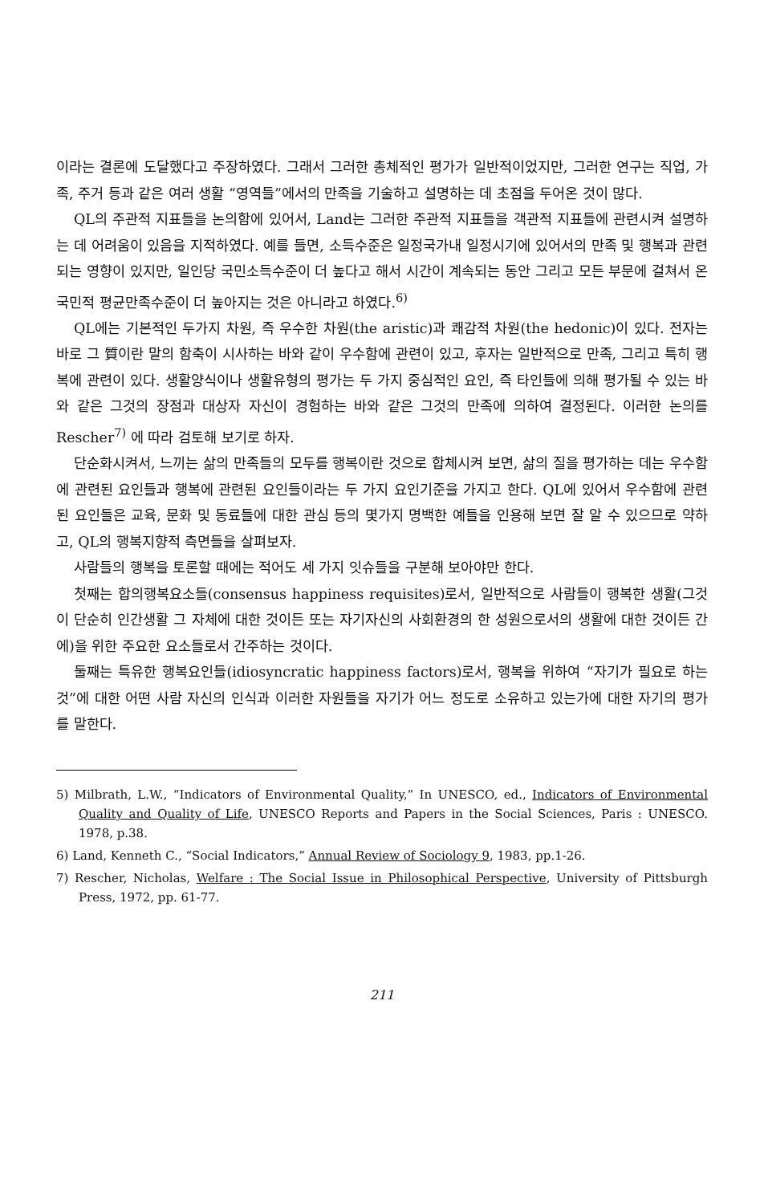이라는 결론에 도달했다고 주장하였다. 그래서 그러한 총체적인 평가가 일반적이었지만, 그러한 연구는 직업, 가족, 주거 등과 같은 여러 생활 “영역들”에서의 만족을 기술하고 설명하는 데 초점을 두어온 것이 많다.
QL의 주관적 지표들을 논의함에 있어서, Land는 그러한 주관적 지표들을 객관적 지표들에 관련시켜 설명하는 데 어려움이 있음을 지적하였다. 예를 들면, 소득수준은 일정국가내 일정시기에 있어서의 만족 및 행복과 관련되는 영향이 있지만, 일인당 국민소득수준이 더 높다고 해서 시간이 계속되는 동안 그리고 모든 부문에 걸쳐서 온국민적 평균만족수준이 더 높아지는 것은 아니라고 하였다.<sup>6)</sup>
QL에는 기본적인 두가지 차원, 즉 우수한 차원(the aristic)과 쾌감적 차원(the hedonic)이 있다. 전자는 바로 그 質이란 말의 함축이 시사하는 바와 같이 우수함에 관련이 있고, 후자는 일반적으로 만족, 그리고 특히 행복에 관련이 있다. 생활양식이나 생활유형의 평가는 두 가지 중심적인 요인, 즉 타인들에 의해 평가될 수 있는 바와 같은 그것의 장점과 대상자 자신이 경험하는 바와 같은 그것의 만족에 의하여 결정된다. 이러한 논의를 Rescher<sup>7)</sup> 에 따라 검토해 보기로 하자.
단순화시켜서, 느끼는 삶의 만족들의 모두를 행복이란 것으로 합체시켜 보면, 삶의 질을 평가하는 데는 우수함에 관련된 요인들과 행복에 관련된 요인들이라는 두 가지 요인기준을 가지고 한다. QL에 있어서 우수함에 관련된 요인들은 교육, 문화 및 동료들에 대한 관심 등의 몇가지 명백한 예들을 인용해 보면 잘 알 수 있으므로 약하고, QL의 행복지향적 측면들을 살펴보자.
사람들의 행복을 토론할 때에는 적어도 세 가지 잇슈들을 구분해 보아야만 한다.
첫째는 합의행복요소들(consensus happiness requisites)로서, 일반적으로 사람들이 행복한 생활(그것이 단순히 인간생활 그 자체에 대한 것이든 또는 자기자신의 사회환경의 한 성원으로서의 생활에 대한 것이든 간에)을 위한 주요한 요소들로서 간주하는 것이다.
둘째는 특유한 행복요인들(idiosyncratic happiness factors)로서, 행복을 위하여 “자기가 필요로 하는 것”에 대한 어떤 사람 자신의 인식과 이러한 자원들을 자기가 어느 정도로 소유하고 있는가에 대한 자기의 평가를 말한다.
5) Milbrath, L.W., “Indicators of Environmental Quality,” In UNESCO, ed., Indicators of Environmental Quality and Quality of Life, UNESCO Reports and Papers in the Social Sciences, Paris : UNESCO. 1978, p.38.
6) Land, Kenneth C., “Social Indicators,” Annual Review of Sociology 9, 1983, pp.1-26.
7) Rescher, Nicholas, Welfare : The Social Issue in Philosophical Perspective, University of Pittsburgh Press, 1972, pp. 61-77.
211